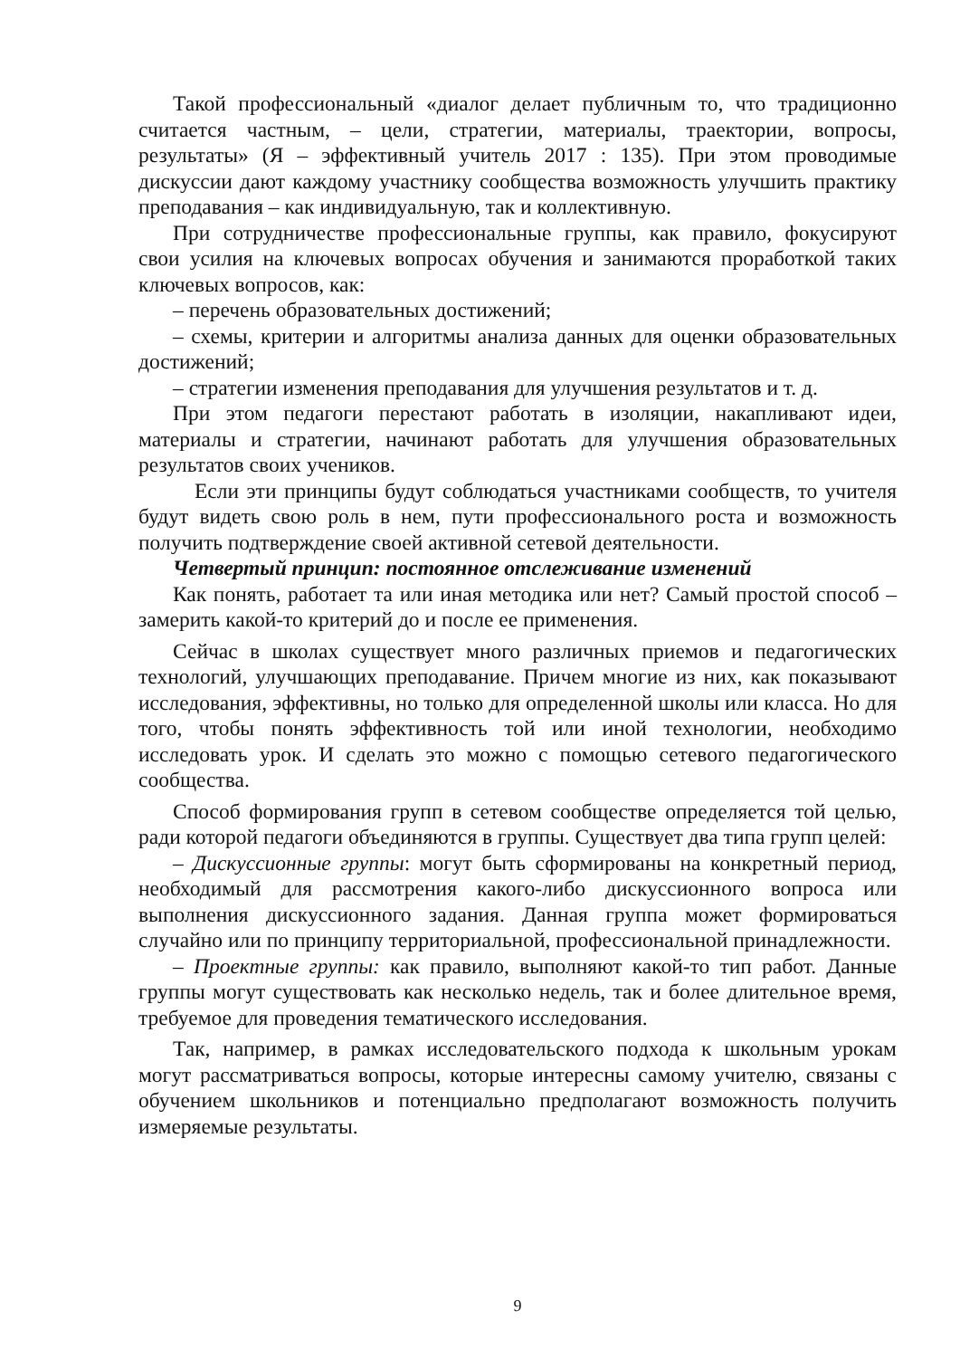Такой профессиональный «диалог делает публичным то, что традиционно считается частным, – цели, стратегии, материалы, траектории, вопросы, результаты» (Я – эффективный учитель 2017 : 135). При этом проводимые дискуссии дают каждому участнику сообщества возможность улучшить практику преподавания – как индивидуальную, так и коллективную.
При сотрудничестве профессиональные группы, как правило, фокусируют свои усилия на ключевых вопросах обучения и занимаются проработкой таких ключевых вопросов, как:
– перечень образовательных достижений;
– схемы, критерии и алгоритмы анализа данных для оценки образовательных достижений;
– стратегии изменения преподавания для улучшения результатов и т. д.
При этом педагоги перестают работать в изоляции, накапливают идеи, материалы и стратегии, начинают работать для улучшения образовательных результатов своих учеников.
Если эти принципы будут соблюдаться участниками сообществ, то учителя будут видеть свою роль в нем, пути профессионального роста и возможность получить подтверждение своей активной сетевой деятельности.
Четвертый принцип: постоянное отслеживание изменений
Как понять, работает та или иная методика или нет? Самый простой способ – замерить какой-то критерий до и после ее применения.
Сейчас в школах существует много различных приемов и педагогических технологий, улучшающих преподавание. Причем многие из них, как показывают исследования, эффективны, но только для определенной школы или класса. Но для того, чтобы понять эффективность той или иной технологии, необходимо исследовать урок. И сделать это можно с помощью сетевого педагогического сообщества.
Способ формирования групп в сетевом сообществе определяется той целью, ради которой педагоги объединяются в группы. Существует два типа групп целей:
– Дискуссионные группы: могут быть сформированы на конкретный период, необходимый для рассмотрения какого-либо дискуссионного вопроса или выполнения дискуссионного задания. Данная группа может формироваться случайно или по принципу территориальной, профессиональной принадлежности.
– Проектные группы: как правило, выполняют какой-то тип работ. Данные группы могут существовать как несколько недель, так и более длительное время, требуемое для проведения тематического исследования.
Так, например, в рамках исследовательского подхода к школьным урокам могут рассматриваться вопросы, которые интересны самому учителю, связаны с обучением школьников и потенциально предполагают возможность получить измеряемые результаты.
9